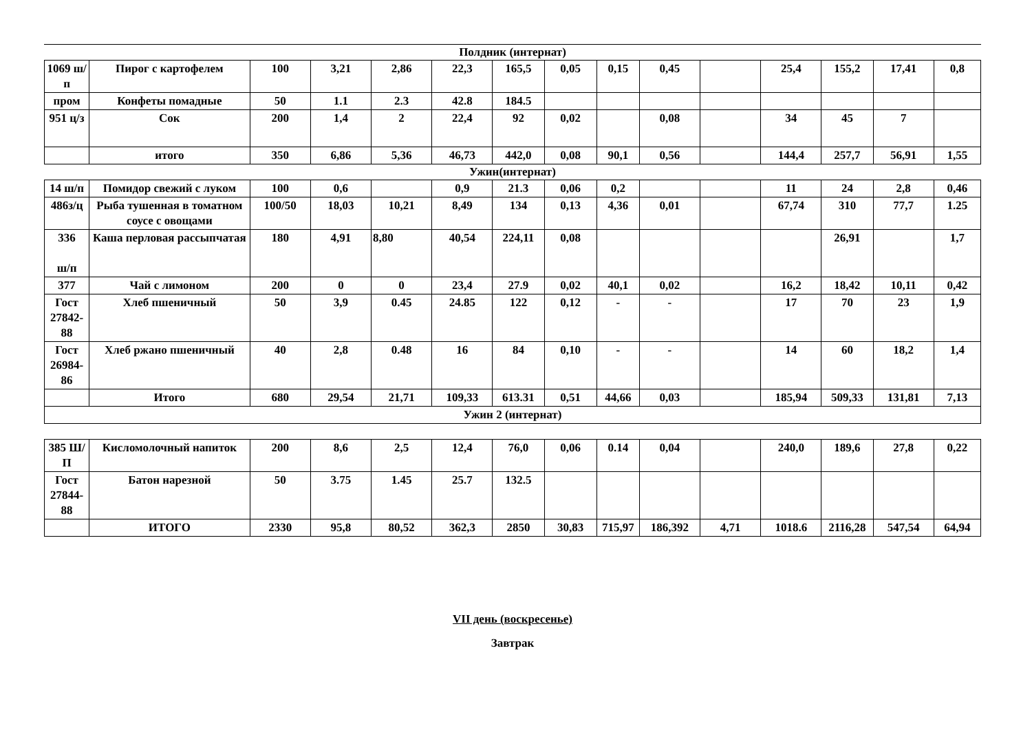Полдник (интернат)
| 1069 ш/п | Пирог с картофелем | 100 | 3,21 | 2,86 | 22,3 | 165,5 | 0,05 | 0,15 | 0,45 | | 25,4 | 155,2 | 17,41 | 0,8 |
| пром | Конфеты помадные | 50 | 1.1 | 2.3 | 42.8 | 184.5 | | | | | | | | |
| 951 ц/з | Сок | 200 | 1,4 | 2 | 22,4 | 92 | 0,02 | | 0,08 | | 34 | 45 | 7 | |
| | итого | 350 | 6,86 | 5,36 | 46,73 | 442,0 | 0,08 | 90,1 | 0,56 | | 144,4 | 257,7 | 56,91 | 1,55 |
Ужин(интернат)
| 14 ш/п | Помидор свежий с луком | 100 | 0,6 | | 0,9 | 21.3 | 0,06 | 0,2 | | | 11 | 24 | 2,8 | 0,46 |
| 486з/ц | Рыба тушенная в томатном соусе с овощами | 100/50 | 18,03 | 10,21 | 8,49 | 134 | 0,13 | 4,36 | 0,01 | | 67,74 | 310 | 77,7 | 1.25 |
| 336 ш/п | Каша перловая рассыпчатая | 180 | 4,91 | 8,80 | 40,54 | 224,11 | 0,08 | | | | | 26,91 | | 1,7 |
| 377 | Чай с лимоном | 200 | 0 | 0 | 23,4 | 27.9 | 0,02 | 40,1 | 0,02 | | 16,2 | 18,42 | 10,11 | 0,42 |
| Гост 27842-88 | Хлеб пшеничный | 50 | 3,9 | 0.45 | 24.85 | 122 | 0,12 | - | - | | 17 | 70 | 23 | 1,9 |
| Гост 26984-86 | Хлеб ржано пшеничный | 40 | 2,8 | 0.48 | 16 | 84 | 0,10 | - | - | | 14 | 60 | 18,2 | 1,4 |
| | Итого | 680 | 29,54 | 21,71 | 109,33 | 613.31 | 0,51 | 44,66 | 0,03 | | 185,94 | 509,33 | 131,81 | 7,13 |
| Ужин 2 (интернат) | | | | | | | | | | | | | | |
| 385 Ш/П | Кисломолочный напиток | 200 | 8,6 | 2,5 | 12,4 | 76,0 | 0,06 | 0.14 | 0,04 | | 240,0 | 189,6 | 27,8 | 0,22 |
| Гост 27844-88 | Батон нарезной | 50 | 3.75 | 1.45 | 25.7 | 132.5 | | | | | | | | |
| | ИТОГО | 2330 | 95,8 | 80,52 | 362,3 | 2850 | 30,83 | 715,97 | 186,392 | 4,71 | 1018.6 | 2116,28 | 547,54 | 64,94 |
VII день (воскресенье)
Завтрак